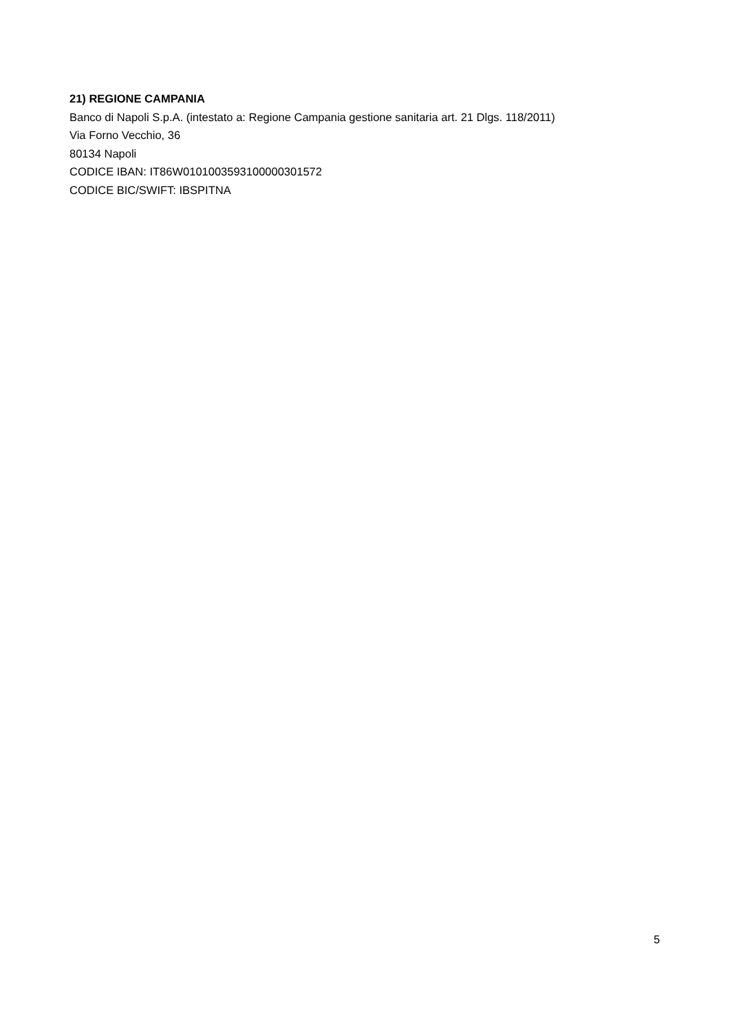21) REGIONE CAMPANIA
Banco di Napoli S.p.A. (intestato a: Regione Campania gestione sanitaria art. 21 Dlgs. 118/2011)
Via Forno Vecchio, 36
80134 Napoli
CODICE IBAN: IT86W0101003593100000301572
CODICE BIC/SWIFT: IBSPITNA
5